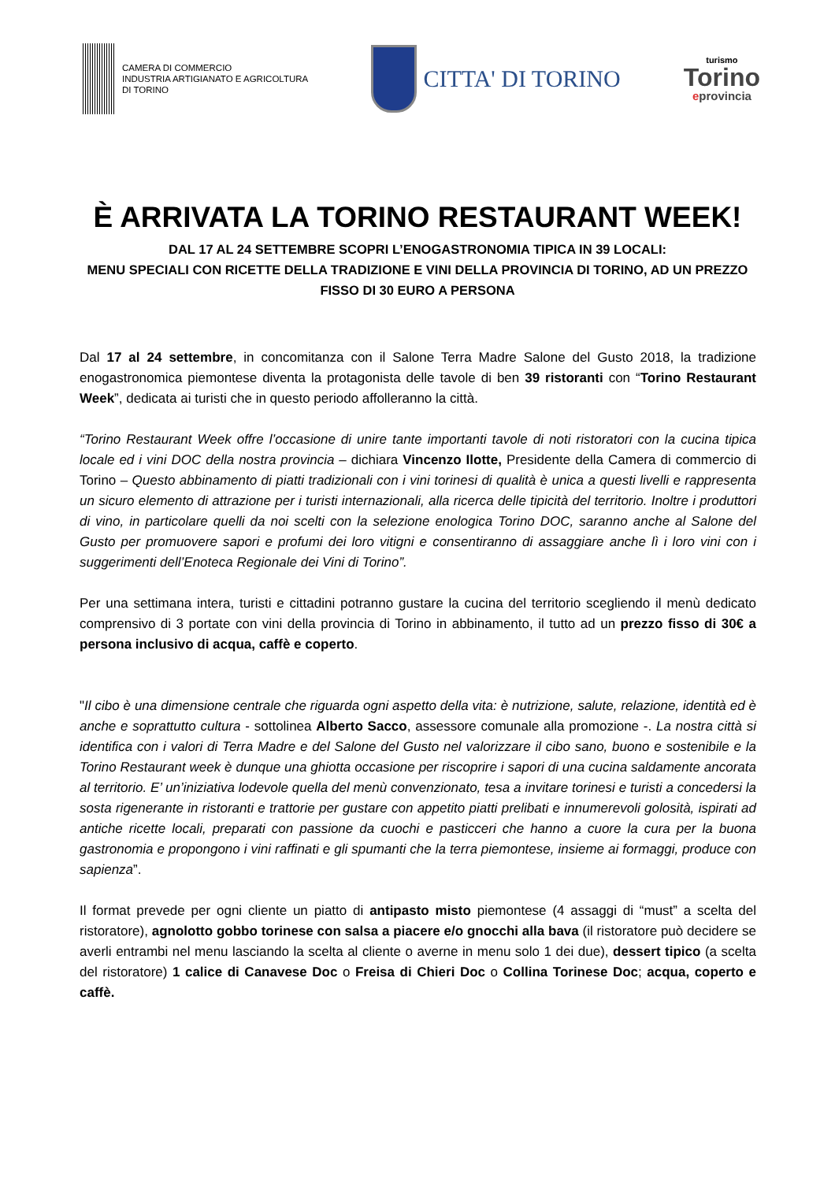CAMERA DI COMMERCIO
INDUSTRIA ARTIGIANATO E AGRICOLTURA
DI TORINO
CITTA' DI TORINO
turismo
Torino
eprovincia
È ARRIVATA LA TORINO RESTAURANT WEEK!
DAL 17 AL 24 SETTEMBRE SCOPRI L’ENOGASTRONOMIA TIPICA IN 39 LOCALI:
MENU SPECIALI CON RICETTE DELLA TRADIZIONE E VINI DELLA PROVINCIA DI TORINO, AD UN PREZZO FISSO DI 30 EURO A PERSONA
Dal 17 al 24 settembre, in concomitanza con il Salone Terra Madre Salone del Gusto 2018, la tradizione enogastronomica piemontese diventa la protagonista delle tavole di ben 39 ristoranti con “Torino Restaurant Week”, dedicata ai turisti che in questo periodo affolleranno la città.
“Torino Restaurant Week offre l’occasione di unire tante importanti tavole di noti ristoratori con la cucina tipica locale ed i vini DOC della nostra provincia – dichiara Vincenzo Ilotte, Presidente della Camera di commercio di Torino – Questo abbinamento di piatti tradizionali con i vini torinesi di qualità è unica a questi livelli e rappresenta un sicuro elemento di attrazione per i turisti internazionali, alla ricerca delle tipicità del territorio. Inoltre i produttori di vino, in particolare quelli da noi scelti con la selezione enologica Torino DOC, saranno anche al Salone del Gusto per promuovere sapori e profumi dei loro vitigni e consentiranno di assaggiare anche lì i loro vini con i suggerimenti dell’Enoteca Regionale dei Vini di Torino”.
Per una settimana intera, turisti e cittadini potranno gustare la cucina del territorio scegliendo il menù dedicato comprensivo di 3 portate con vini della provincia di Torino in abbinamento, il tutto ad un prezzo fisso di 30€ a persona inclusivo di acqua, caffè e coperto.
"Il cibo è una dimensione centrale che riguarda ogni aspetto della vita: è nutrizione, salute, relazione, identità ed è anche e soprattutto cultura - sottolinea Alberto Sacco, assessore comunale alla promozione -. La nostra città si identifica con i valori di Terra Madre e del Salone del Gusto nel valorizzare il cibo sano, buono e sostenibile e la Torino Restaurant week è dunque una ghiotta occasione per riscoprire i sapori di una cucina saldamente ancorata al territorio. E’ un’iniziativa lodevole quella del menù convenzionato, tesa a invitare torinesi e turisti a concedersi la sosta rigenerante in ristoranti e trattorie per gustare con appetito piatti prelibati e innumerevoli golosità, ispirati ad antiche ricette locali, preparati con passione da cuochi e pasticceri che hanno a cuore la cura per la buona gastronomia e propongono i vini raffinati e gli spumanti che la terra piemontese, insieme ai formaggi, produce con sapienza”.
Il format prevede per ogni cliente un piatto di antipasto misto piemontese (4 assaggi di “must” a scelta del ristoratore), agnolotto gobbo torinese con salsa a piacere e/o gnocchi alla bava (il ristoratore può decidere se averli entrambi nel menu lasciando la scelta al cliente o averne in menu solo 1 dei due), dessert tipico (a scelta del ristoratore) 1 calice di Canavese Doc o Freisa di Chieri Doc o Collina Torinese Doc; acqua, coperto e caffè.